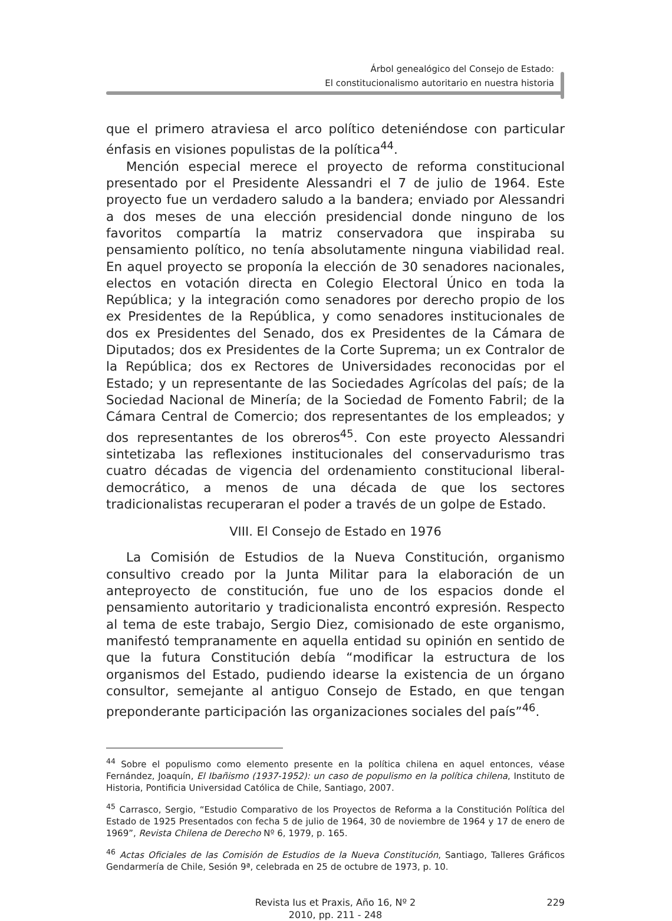Árbol genealógico del Consejo de Estado:
El constitucionalismo autoritario en nuestra historia
que el primero atraviesa el arco político deteniéndose con particular énfasis en visiones populistas de la política<sup>44</sup>.
Mención especial merece el proyecto de reforma constitucional presentado por el Presidente Alessandri el 7 de julio de 1964. Este proyecto fue un verdadero saludo a la bandera; enviado por Alessandri a dos meses de una elección presidencial donde ninguno de los favoritos compartía la matriz conservadora que inspiraba su pensamiento político, no tenía absolutamente ninguna viabilidad real. En aquel proyecto se proponía la elección de 30 senadores nacionales, electos en votación directa en Colegio Electoral Único en toda la República; y la integración como senadores por derecho propio de los ex Presidentes de la República, y como senadores institucionales de dos ex Presidentes del Senado, dos ex Presidentes de la Cámara de Diputados; dos ex Presidentes de la Corte Suprema; un ex Contralor de la República; dos ex Rectores de Universidades reconocidas por el Estado; y un representante de las Sociedades Agrícolas del país; de la Sociedad Nacional de Minería; de la Sociedad de Fomento Fabril; de la Cámara Central de Comercio; dos representantes de los empleados; y dos representantes de los obreros<sup>45</sup>. Con este proyecto Alessandri sintetizaba las reflexiones institucionales del conservadurismo tras cuatro décadas de vigencia del ordenamiento constitucional liberal-democrático, a menos de una década de que los sectores tradicionalistas recuperaran el poder a través de un golpe de Estado.
VIII. El Consejo de Estado en 1976
La Comisión de Estudios de la Nueva Constitución, organismo consultivo creado por la Junta Militar para la elaboración de un anteproyecto de constitución, fue uno de los espacios donde el pensamiento autoritario y tradicionalista encontró expresión. Respecto al tema de este trabajo, Sergio Diez, comisionado de este organismo, manifestó tempranamente en aquella entidad su opinión en sentido de que la futura Constitución debía “modificar la estructura de los organismos del Estado, pudiendo idearse la existencia de un órgano consultor, semejante al antiguo Consejo de Estado, en que tengan preponderante participación las organizaciones sociales del país”<sup>46</sup>.
<sup>44</sup> Sobre el populismo como elemento presente en la política chilena en aquel entonces, véase Fernández, Joaquín, El Ibañismo (1937-1952): un caso de populismo en la política chilena, Instituto de Historia, Pontificia Universidad Católica de Chile, Santiago, 2007.
<sup>45</sup> Carrasco, Sergio, “Estudio Comparativo de los Proyectos de Reforma a la Constitución Política del Estado de 1925 Presentados con fecha 5 de julio de 1964, 30 de noviembre de 1964 y 17 de enero de 1969”, Revista Chilena de Derecho Nº 6, 1979, p. 165.
<sup>46</sup> Actas Oficiales de las Comisión de Estudios de la Nueva Constitución, Santiago, Talleres Gráficos Gendarmería de Chile, Sesión 9ª, celebrada en 25 de octubre de 1973, p. 10.
Revista Ius et Praxis, Año 16, Nº 2
2010, pp. 211 - 248
229